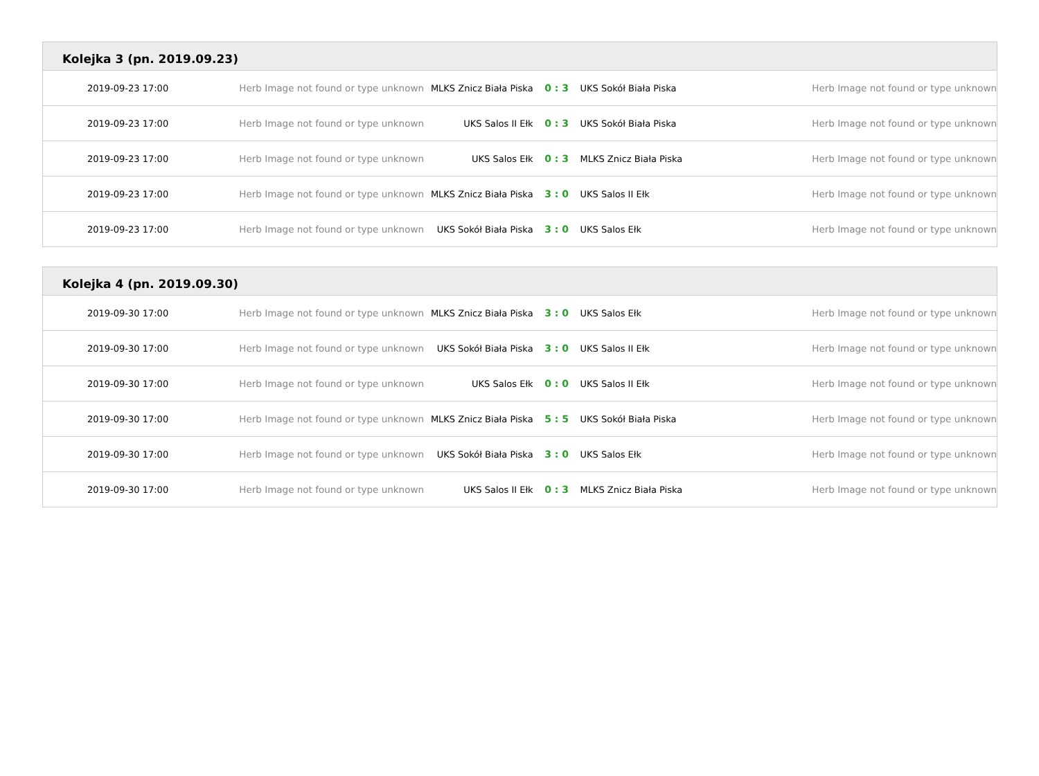Kolejka 3 (pn. 2019.09.23)
| 2019-09-23 17:00 | Herb Image not found or type unknown | MLKS Znicz Biała Piska | 0 : 3 | UKS Sokół Biała Piska | Herb Image not found or type unknown |
| 2019-09-23 17:00 | Herb Image not found or type unknown | UKS Salos II Ełk | 0 : 3 | UKS Sokół Biała Piska | Herb Image not found or type unknown |
| 2019-09-23 17:00 | Herb Image not found or type unknown | UKS Salos Ełk | 0 : 3 | MLKS Znicz Biała Piska | Herb Image not found or type unknown |
| 2019-09-23 17:00 | Herb Image not found or type unknown | MLKS Znicz Biała Piska | 3 : 0 | UKS Salos II Ełk | Herb Image not found or type unknown |
| 2019-09-23 17:00 | Herb Image not found or type unknown | UKS Sokół Biała Piska | 3 : 0 | UKS Salos Ełk | Herb Image not found or type unknown |
Kolejka 4 (pn. 2019.09.30)
| 2019-09-30 17:00 | Herb Image not found or type unknown | MLKS Znicz Biała Piska | 3 : 0 | UKS Salos Ełk | Herb Image not found or type unknown |
| 2019-09-30 17:00 | Herb Image not found or type unknown | UKS Sokół Biała Piska | 3 : 0 | UKS Salos II Ełk | Herb Image not found or type unknown |
| 2019-09-30 17:00 | Herb Image not found or type unknown | UKS Salos Ełk | 0 : 0 | UKS Salos II Ełk | Herb Image not found or type unknown |
| 2019-09-30 17:00 | Herb Image not found or type unknown | MLKS Znicz Biała Piska | 5 : 5 | UKS Sokół Biała Piska | Herb Image not found or type unknown |
| 2019-09-30 17:00 | Herb Image not found or type unknown | UKS Sokół Biała Piska | 3 : 0 | UKS Salos Ełk | Herb Image not found or type unknown |
| 2019-09-30 17:00 | Herb Image not found or type unknown | UKS Salos II Ełk | 0 : 3 | MLKS Znicz Biała Piska | Herb Image not found or type unknown |